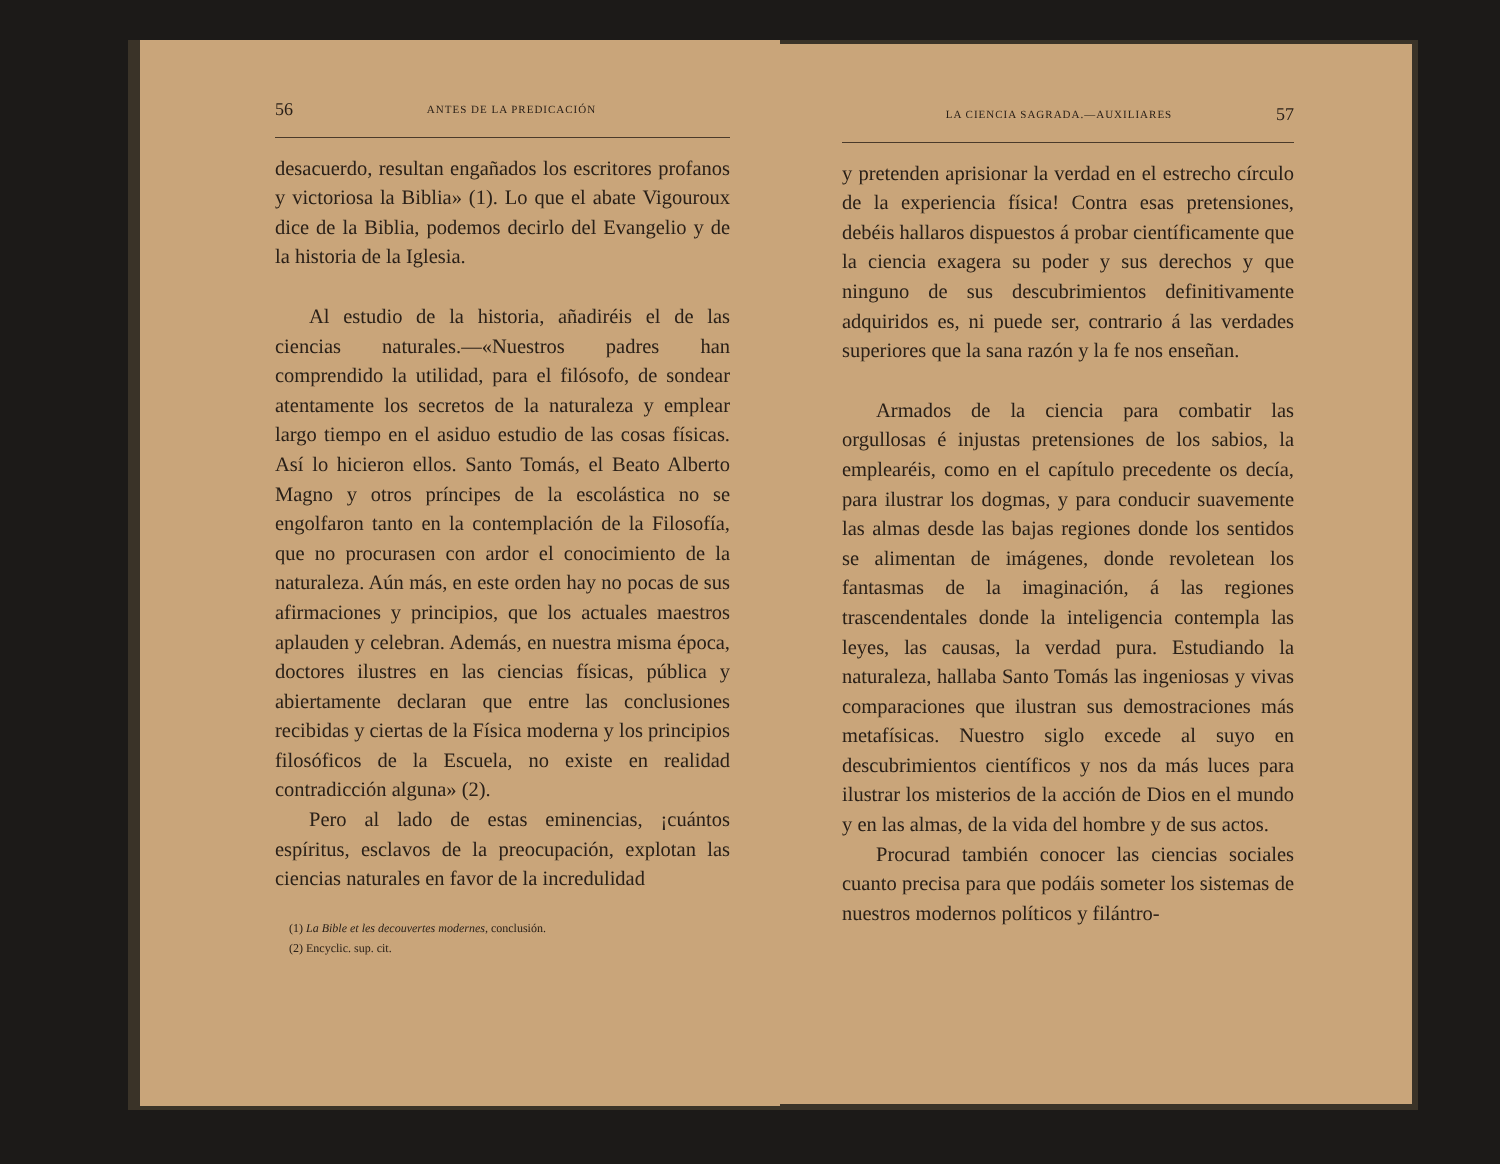56 ANTES DE LA PREDICACIÓN
desacuerdo, resultan engañados los escritores profanos y victoriosa la Biblia» (1). Lo que el abate Vigouroux dice de la Biblia, podemos decirlo del Evangelio y de la historia de la Iglesia.
Al estudio de la historia, añadiréis el de las ciencias naturales.—«Nuestros padres han comprendido la utilidad, para el filósofo, de sondear atentamente los secretos de la naturaleza y emplear largo tiempo en el asiduo estudio de las cosas físicas. Así lo hicieron ellos. Santo Tomás, el Beato Alberto Magno y otros príncipes de la escolástica no se engolfaron tanto en la contemplación de la Filosofía, que no procurasen con ardor el conocimiento de la naturaleza. Aún más, en este orden hay no pocas de sus afirmaciones y principios, que los actuales maestros aplauden y celebran. Además, en nuestra misma época, doctores ilustres en las ciencias físicas, pública y abiertamente declaran que entre las conclusiones recibidas y ciertas de la Física moderna y los principios filosóficos de la Escuela, no existe en realidad contradicción alguna» (2).
Pero al lado de estas eminencias, ¡cuántos espíritus, esclavos de la preocupación, explotan las ciencias naturales en favor de la incredulidad
(1) La Bible et les decouvertes modernes, conclusión.
(2) Encyclic. sup. cit.
LA CIENCIA SAGRADA.—AUXILIARES 57
y pretenden aprisionar la verdad en el estrecho círculo de la experiencia física! Contra esas pretensiones, debéis hallaros dispuestos á probar científicamente que la ciencia exagera su poder y sus derechos y que ninguno de sus descubrimientos definitivamente adquiridos es, ni puede ser, contrario á las verdades superiores que la sana razón y la fe nos enseñan.
Armados de la ciencia para combatir las orgullosas é injustas pretensiones de los sabios, la emplearéis, como en el capítulo precedente os decía, para ilustrar los dogmas, y para conducir suavemente las almas desde las bajas regiones donde los sentidos se alimentan de imágenes, donde revoletean los fantasmas de la imaginación, á las regiones trascendentales donde la inteligencia contempla las leyes, las causas, la verdad pura. Estudiando la naturaleza, hallaba Santo Tomás las ingeniosas y vivas comparaciones que ilustran sus demostraciones más metafísicas. Nuestro siglo excede al suyo en descubrimientos científicos y nos da más luces para ilustrar los misterios de la acción de Dios en el mundo y en las almas, de la vida del hombre y de sus actos.
Procurad también conocer las ciencias sociales cuanto precisa para que podáis someter los sistemas de nuestros modernos políticos y filántro-